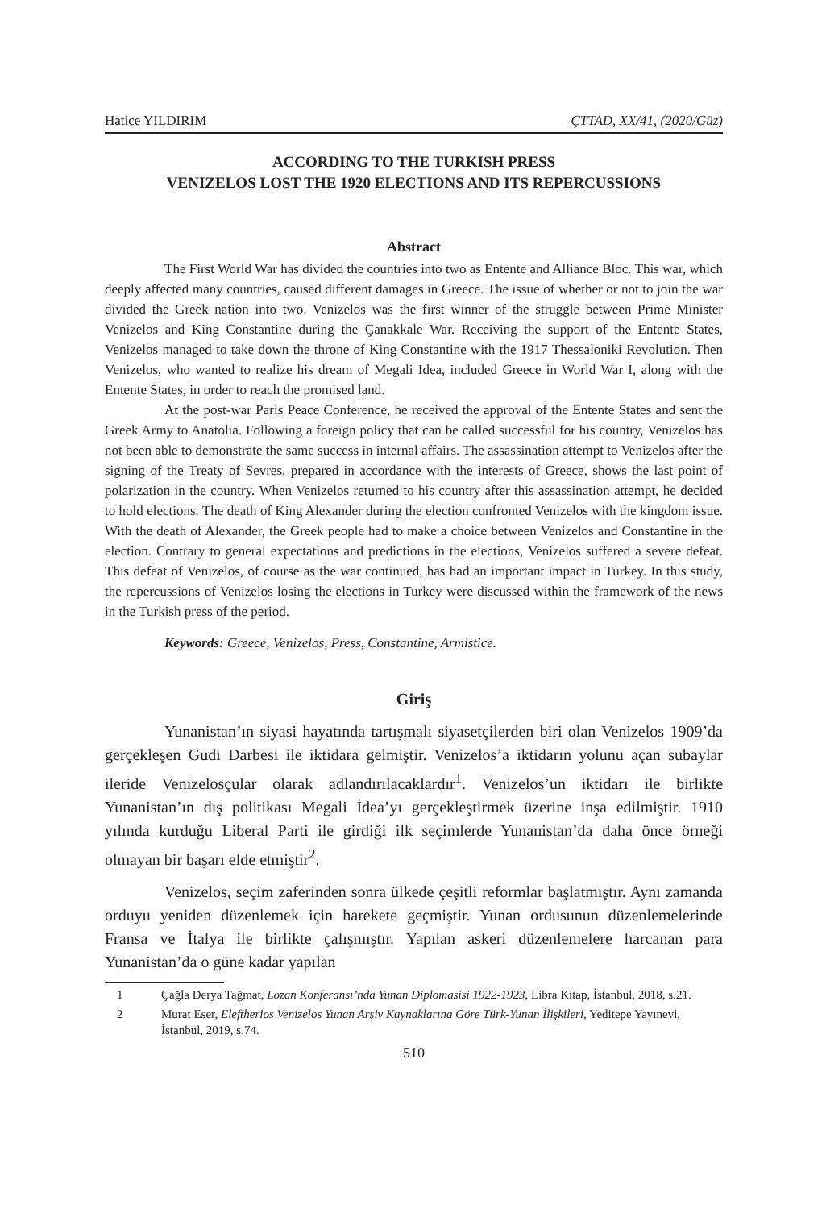Hatice YILDIRIM ÇTTAD, XX/41, (2020/Güz)
ACCORDING TO THE TURKISH PRESS
VENIZELOS LOST THE 1920 ELECTIONS AND ITS REPERCUSSIONS
Abstract
The First World War has divided the countries into two as Entente and Alliance Bloc. This war, which deeply affected many countries, caused different damages in Greece. The issue of whether or not to join the war divided the Greek nation into two. Venizelos was the first winner of the struggle between Prime Minister Venizelos and King Constantine during the Çanakkale War. Receiving the support of the Entente States, Venizelos managed to take down the throne of King Constantine with the 1917 Thessaloniki Revolution. Then Venizelos, who wanted to realize his dream of Megali Idea, included Greece in World War I, along with the Entente States, in order to reach the promised land.
At the post-war Paris Peace Conference, he received the approval of the Entente States and sent the Greek Army to Anatolia. Following a foreign policy that can be called successful for his country, Venizelos has not been able to demonstrate the same success in internal affairs. The assassination attempt to Venizelos after the signing of the Treaty of Sevres, prepared in accordance with the interests of Greece, shows the last point of polarization in the country. When Venizelos returned to his country after this assassination attempt, he decided to hold elections. The death of King Alexander during the election confronted Venizelos with the kingdom issue. With the death of Alexander, the Greek people had to make a choice between Venizelos and Constantine in the election. Contrary to general expectations and predictions in the elections, Venizelos suffered a severe defeat. This defeat of Venizelos, of course as the war continued, has had an important impact in Turkey. In this study, the repercussions of Venizelos losing the elections in Turkey were discussed within the framework of the news in the Turkish press of the period.
Keywords: Greece, Venizelos, Press, Constantine, Armistice.
Giriş
Yunanistan’ın siyasi hayatında tartışmalı siyasetçilerden biri olan Venizelos 1909’da gerçekleşen Gudi Darbesi ile iktidara gelmiştir. Venizelos’a iktidarın yolunu açan subaylar ileride Venizelosçular olarak adlandırılacaklardır<sup>1</sup>. Venizelos’un iktidarı ile birlikte Yunanistan’ın dış politikası Megali İdea’yı gerçekleştirmek üzerine inşa edilmiştir. 1910 yılında kurduğu Liberal Parti ile girdiği ilk seçimlerde Yunanistan’da daha önce örneği olmayan bir başarı elde etmiştir<sup>2</sup>.
Venizelos, seçim zaferinden sonra ülkede çeşitli reformlar başlatmıştır. Aynı zamanda orduyu yeniden düzenlemek için harekete geçmiştir. Yunan ordusunun düzenlemelerinde Fransa ve İtalya ile birlikte çalışmıştır. Yapılan askeri düzenlemelere harcanan para Yunanistan’da o güne kadar yapılan
1 Çağla Derya Tağmat, Lozan Konferansı’nda Yunan Diplomasisi 1922-1923, Libra Kitap, İstanbul, 2018, s.21.
2 Murat Eser, Eleftherios Venizelos Yunan Arşiv Kaynaklarına Göre Türk-Yunan İlişkileri, Yeditepe Yayınevi, İstanbul, 2019, s.74.
510